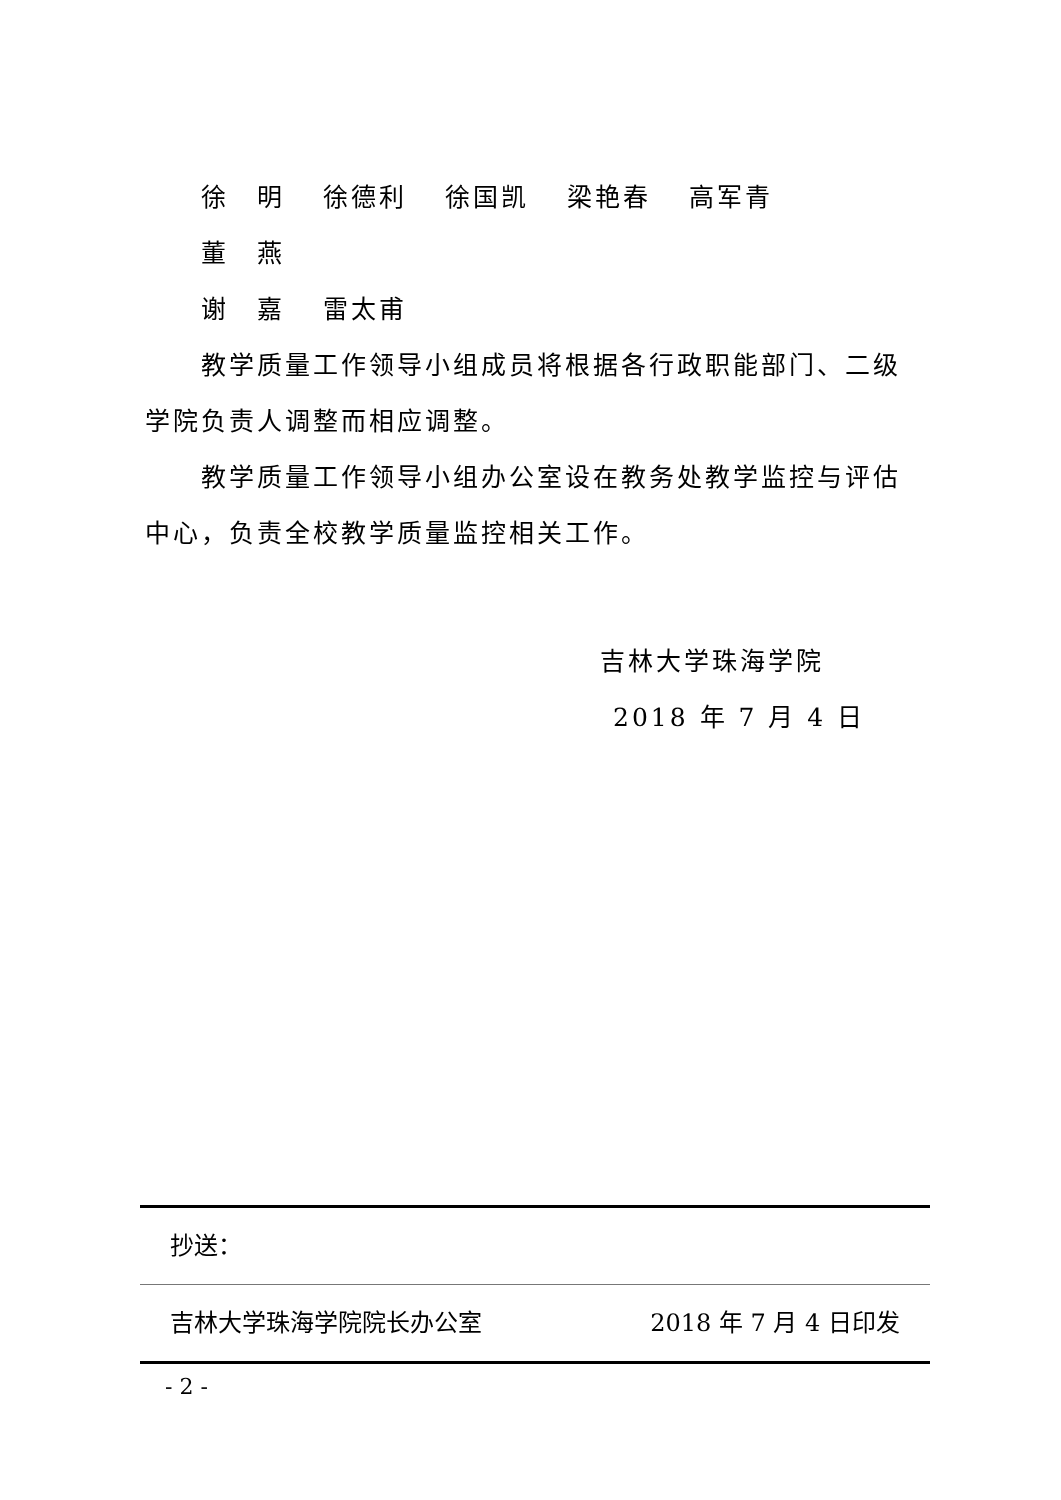徐　明 徐德利 徐国凯 梁艳春 高军青 董　燕
谢　嘉 雷太甫
教学质量工作领导小组成员将根据各行政职能部门、二级学院负责人调整而相应调整。
教学质量工作领导小组办公室设在教务处教学监控与评估中心，负责全校教学质量监控相关工作。
吉林大学珠海学院
2018 年 7 月 4 日
抄送：
吉林大学珠海学院院长办公室 2018 年 7 月 4 日印发
- 2 -